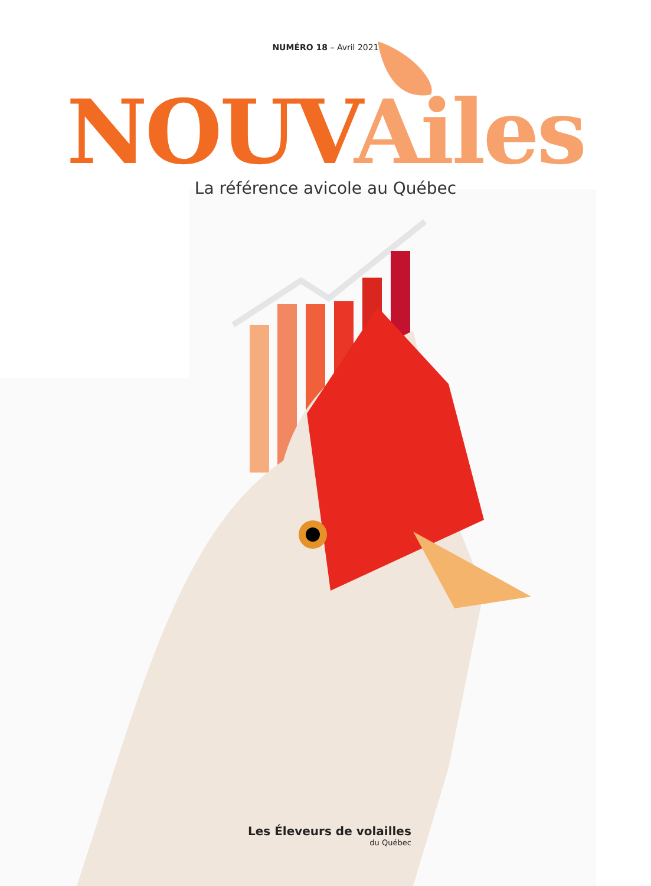NUMÉRO 18 – Avril 2021
NOUV Ailes
La référence avicole au Québec
Les Éleveurs de volailles
du Québec